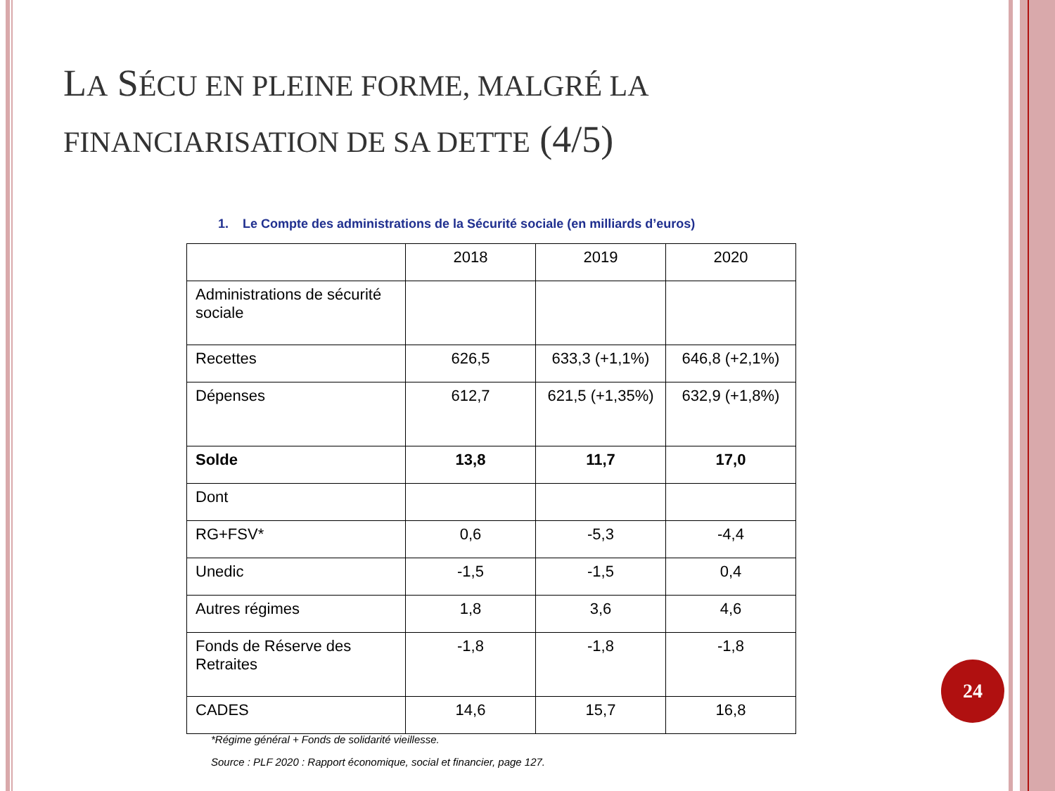LA SÉCU EN PLEINE FORME, MALGRÉ LA
FINANCIARISATION DE SA DETTE (4/5)
1. Le Compte des administrations de la Sécurité sociale (en milliards d’euros)
| | 2018 | 2019 | 2020 |
| --- | --- | --- | --- |
| Administrations de sécurité sociale | | | |
| Recettes | 626,5 | 633,3 (+1,1%) | 646,8 (+2,1%) |
| Dépenses | 612,7 | 621,5 (+1,35%) | 632,9 (+1,8%) |
| Solde | 13,8 | 11,7 | 17,0 |
| Dont | | | |
| RG+FSV* | 0,6 | -5,3 | -4,4 |
| Unedic | -1,5 | -1,5 | 0,4 |
| Autres régimes | 1,8 | 3,6 | 4,6 |
| Fonds de Réserve des Retraites | -1,8 | -1,8 | -1,8 |
| CADES | 14,6 | 15,7 | 16,8 |
*Régime général + Fonds de solidarité vieillesse.
Source : PLF 2020 : Rapport économique, social et financier, page 127.
24